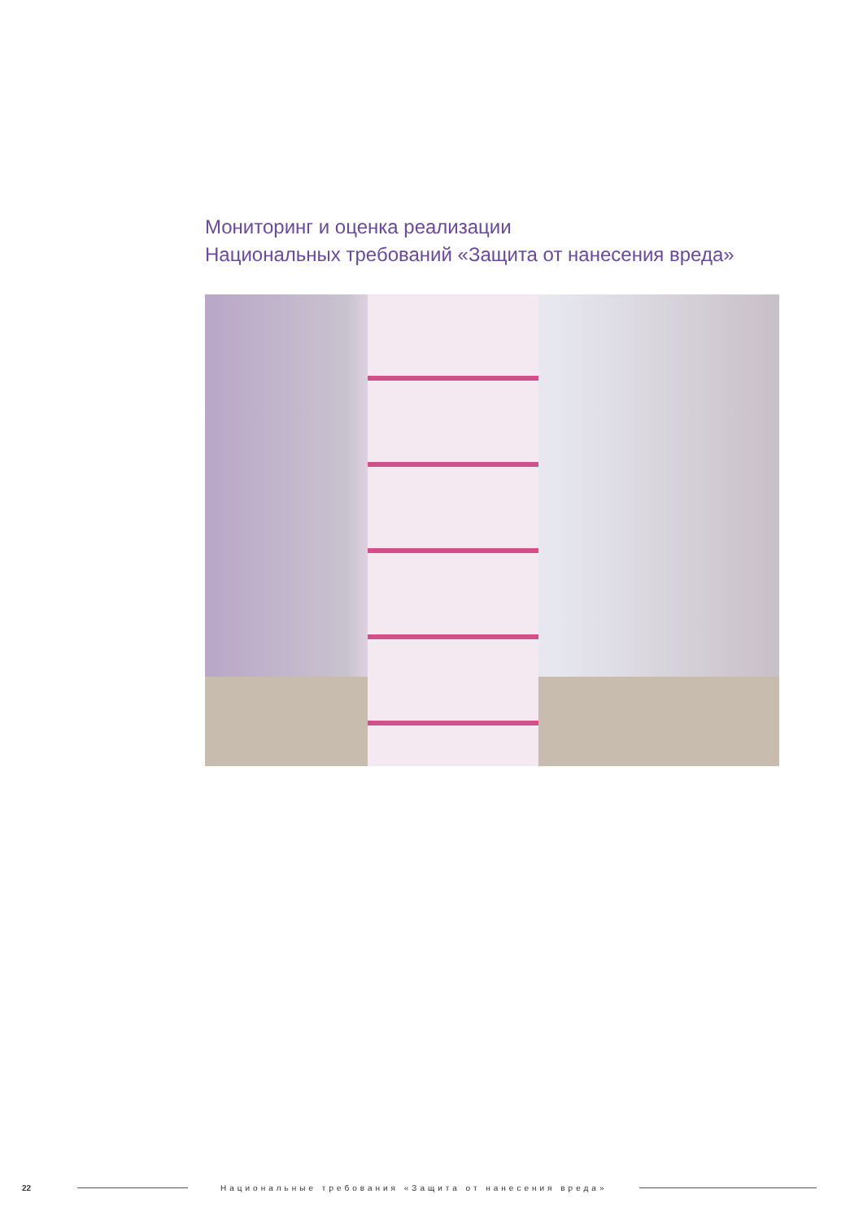Мониторинг и оценка реализации
Национальных требований «Защита от нанесения вреда»
22 Национальные требования «Защита от нанесения вреда»